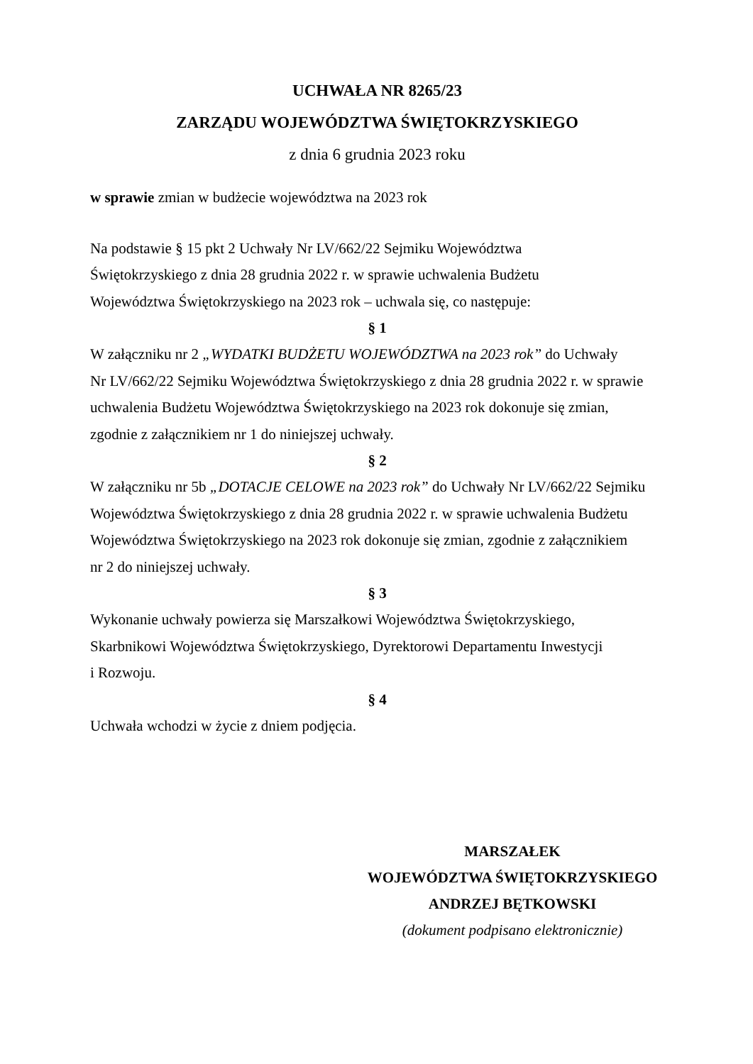UCHWAŁA NR 8265/23
ZARZĄDU WOJEWÓDZTWA ŚWIĘTOKRZYSKIEGO
z dnia 6 grudnia 2023 roku
w sprawie zmian w budżecie województwa na 2023 rok
Na podstawie § 15 pkt 2 Uchwały Nr LV/662/22 Sejmiku Województwa
Świętokrzyskiego z dnia 28 grudnia 2022 r. w sprawie uchwalenia Budżetu
Województwa Świętokrzyskiego na 2023 rok – uchwala się, co następuje:
§ 1
W załączniku nr 2 „WYDATKI BUDŻETU WOJEWÓDZTWA na 2023 rok” do Uchwały
Nr LV/662/22 Sejmiku Województwa Świętokrzyskiego z dnia 28 grudnia 2022 r. w sprawie
uchwalenia Budżetu Województwa Świętokrzyskiego na 2023 rok dokonuje się zmian,
zgodnie z załącznikiem nr 1 do niniejszej uchwały.
§ 2
W załączniku nr 5b „DOTACJE CELOWE na 2023 rok” do Uchwały Nr LV/662/22 Sejmiku
Województwa Świętokrzyskiego z dnia 28 grudnia 2022 r. w sprawie uchwalenia Budżetu
Województwa Świętokrzyskiego na 2023 rok dokonuje się zmian, zgodnie z załącznikiem
nr 2 do niniejszej uchwały.
§ 3
Wykonanie uchwały powierza się Marszałkowi Województwa Świętokrzyskiego,
Skarbnikowi Województwa Świętokrzyskiego, Dyrektorowi Departamentu Inwestycji
i Rozwoju.
§ 4
Uchwała wchodzi w życie z dniem podjęcia.
MARSZAŁEK
WOJEWÓDZTWA ŚWIĘTOKRZYSKIEGO
ANDRZEJ BĘTKOWSKI
(dokument podpisano elektronicznie)